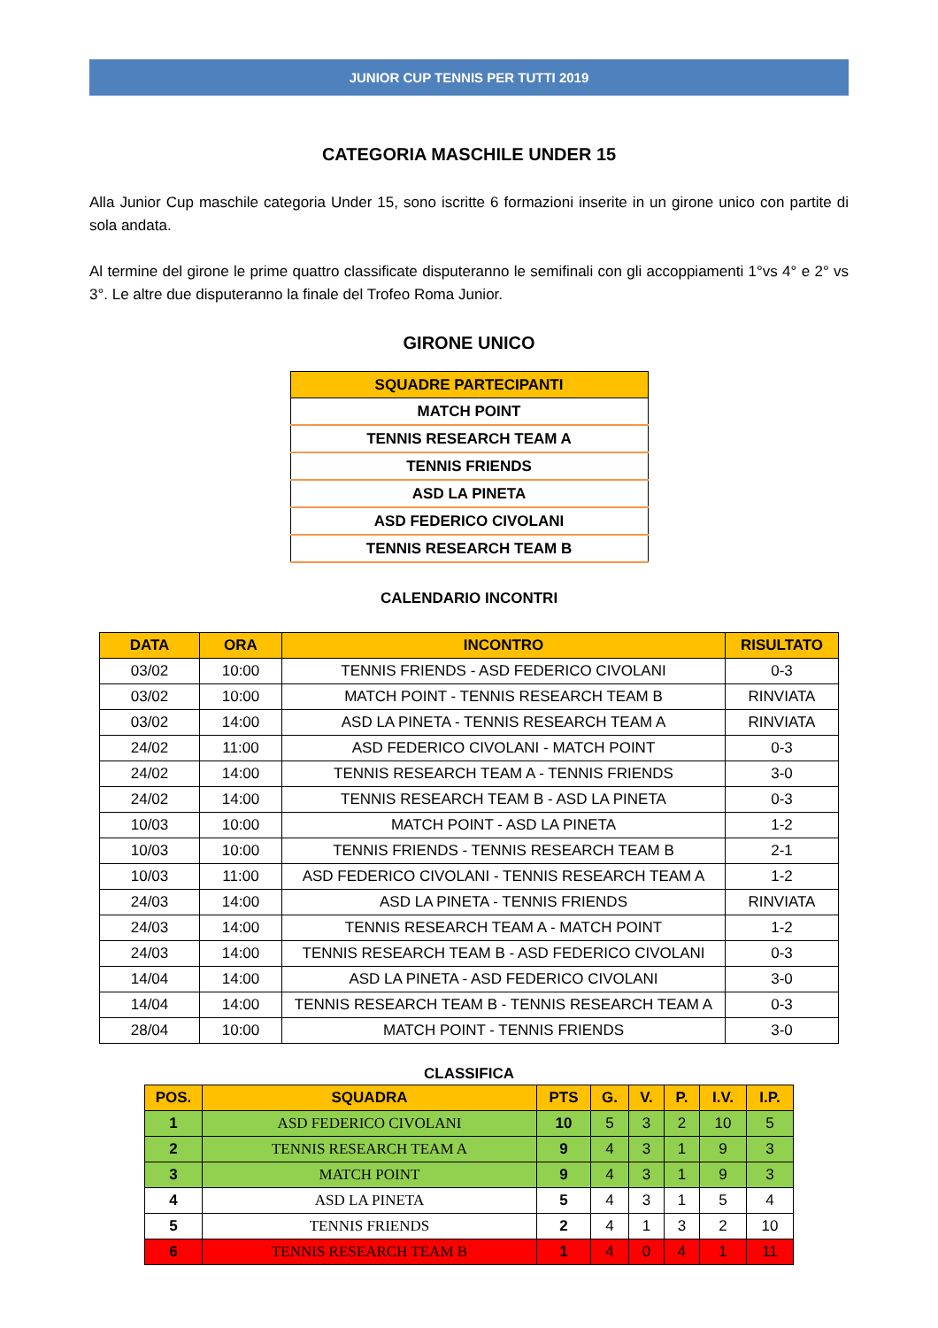JUNIOR CUP TENNIS PER TUTTI 2019
CATEGORIA MASCHILE UNDER 15
Alla Junior Cup maschile categoria Under 15, sono iscritte 6 formazioni inserite in un girone unico con partite di sola andata.
Al termine del girone le prime quattro classificate disputeranno le semifinali con gli accoppiamenti 1°vs 4° e 2° vs 3°. Le altre due disputeranno la finale del Trofeo Roma Junior.
GIRONE UNICO
| SQUADRE PARTECIPANTI |
| --- |
| MATCH POINT |
| TENNIS RESEARCH TEAM A |
| TENNIS FRIENDS |
| ASD LA PINETA |
| ASD FEDERICO CIVOLANI |
| TENNIS RESEARCH TEAM B |
CALENDARIO INCONTRI
| DATA | ORA | INCONTRO | RISULTATO |
| --- | --- | --- | --- |
| 03/02 | 10:00 | TENNIS FRIENDS - ASD FEDERICO CIVOLANI | 0-3 |
| 03/02 | 10:00 | MATCH POINT - TENNIS RESEARCH TEAM B | RINVIATA |
| 03/02 | 14:00 | ASD LA PINETA - TENNIS RESEARCH TEAM A | RINVIATA |
| 24/02 | 11:00 | ASD FEDERICO CIVOLANI - MATCH POINT | 0-3 |
| 24/02 | 14:00 | TENNIS RESEARCH TEAM A - TENNIS FRIENDS | 3-0 |
| 24/02 | 14:00 | TENNIS RESEARCH TEAM B - ASD LA PINETA | 0-3 |
| 10/03 | 10:00 | MATCH POINT - ASD LA PINETA | 1-2 |
| 10/03 | 10:00 | TENNIS FRIENDS - TENNIS RESEARCH TEAM B | 2-1 |
| 10/03 | 11:00 | ASD FEDERICO CIVOLANI - TENNIS RESEARCH TEAM A | 1-2 |
| 24/03 | 14:00 | ASD LA PINETA - TENNIS FRIENDS | RINVIATA |
| 24/03 | 14:00 | TENNIS RESEARCH TEAM A - MATCH POINT | 1-2 |
| 24/03 | 14:00 | TENNIS RESEARCH TEAM B - ASD FEDERICO CIVOLANI | 0-3 |
| 14/04 | 14:00 | ASD LA PINETA - ASD FEDERICO CIVOLANI | 3-0 |
| 14/04 | 14:00 | TENNIS RESEARCH TEAM B - TENNIS RESEARCH TEAM A | 0-3 |
| 28/04 | 10:00 | MATCH POINT - TENNIS FRIENDS | 3-0 |
CLASSIFICA
| POS. | SQUADRA | PTS | G. | V. | P. | I.V. | I.P. |
| --- | --- | --- | --- | --- | --- | --- | --- |
| 1 | ASD FEDERICO CIVOLANI | 10 | 5 | 3 | 2 | 10 | 5 |
| 2 | TENNIS RESEARCH TEAM A | 9 | 4 | 3 | 1 | 9 | 3 |
| 3 | MATCH POINT | 9 | 4 | 3 | 1 | 9 | 3 |
| 4 | ASD LA PINETA | 5 | 4 | 3 | 1 | 5 | 4 |
| 5 | TENNIS FRIENDS | 2 | 4 | 1 | 3 | 2 | 10 |
| 6 | TENNIS RESEARCH TEAM B | 1 | 4 | 0 | 4 | 1 | 11 |